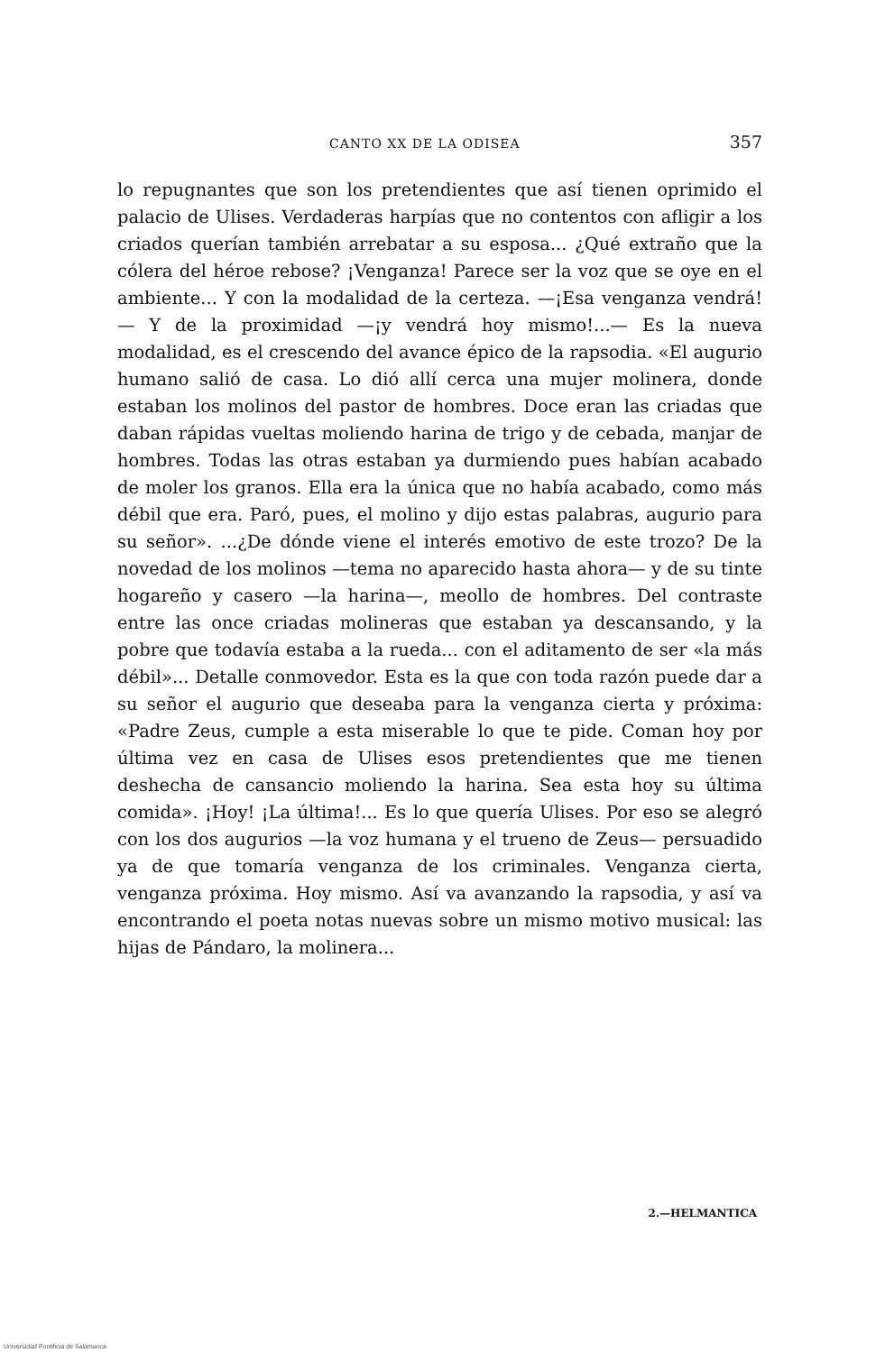CANTO XX DE LA ODISEA 357
lo repugnantes que son los pretendientes que así tienen oprimido el palacio de Ulises. Verdaderas harpías que no contentos con afligir a los criados querían también arrebatar a su esposa... ¿Qué extraño que la cólera del héroe rebose? ¡Venganza! Parece ser la voz que se oye en el ambiente... Y con la modalidad de la certeza. —¡Esa venganza vendrá!— Y de la proximidad —¡y vendrá hoy mismo!...— Es la nueva modalidad, es el crescendo del avance épico de la rapsodia. «El augurio humano salió de casa. Lo dió allí cerca una mujer molinera, donde estaban los molinos del pastor de hombres. Doce eran las criadas que daban rápidas vueltas moliendo harina de trigo y de cebada, manjar de hombres. Todas las otras estaban ya durmiendo pues habían acabado de moler los granos. Ella era la única que no había acabado, como más débil que era. Paró, pues, el molino y dijo estas palabras, augurio para su señor». ...¿De dónde viene el interés emotivo de este trozo? De la novedad de los molinos —tema no aparecido hasta ahora— y de su tinte hogareño y casero —la harina—, meollo de hombres. Del contraste entre las once criadas molineras que estaban ya descansando, y la pobre que todavía estaba a la rueda... con el aditamento de ser «la más débil»... Detalle conmovedor. Esta es la que con toda razón puede dar a su señor el augurio que deseaba para la venganza cierta y próxima: «Padre Zeus, cumple a esta miserable lo que te pide. Coman hoy por última vez en casa de Ulises esos pretendientes que me tienen deshecha de cansancio moliendo la harina. Sea esta hoy su última comida». ¡Hoy! ¡La última!... Es lo que quería Ulises. Por eso se alegró con los dos augurios —la voz humana y el trueno de Zeus— persuadido ya de que tomaría venganza de los criminales. Venganza cierta, venganza próxima. Hoy mismo. Así va avanzando la rapsodia, y así va encontrando el poeta notas nuevas sobre un mismo motivo musical: las hijas de Pándaro, la molinera...
2.—HELMANTICA
Universidad Pontificia de Salamanca